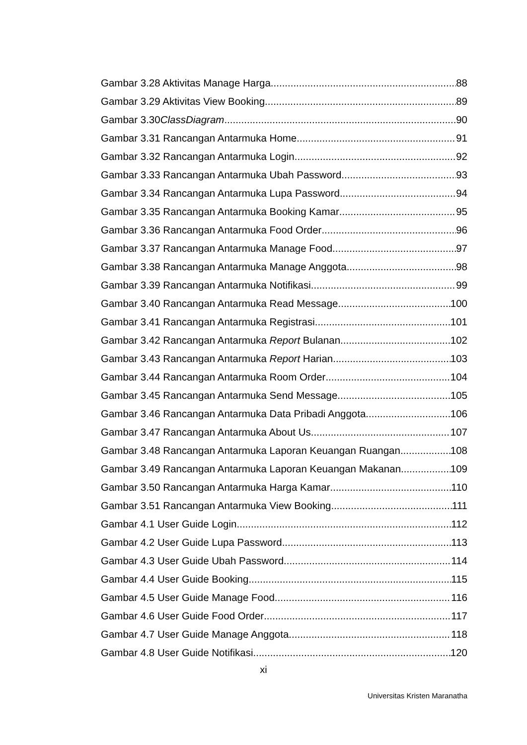Gambar 3.28 Aktivitas Manage Harga 88
Gambar 3.29 Aktivitas View Booking 89
Gambar 3.30ClassDiagram 90
Gambar 3.31 Rancangan Antarmuka Home 91
Gambar 3.32 Rancangan Antarmuka Login 92
Gambar 3.33 Rancangan Antarmuka Ubah Password 93
Gambar 3.34 Rancangan Antarmuka Lupa Password 94
Gambar 3.35 Rancangan Antarmuka Booking Kamar 95
Gambar 3.36 Rancangan Antarmuka Food Order 96
Gambar 3.37 Rancangan Antarmuka Manage Food 97
Gambar 3.38 Rancangan Antarmuka Manage Anggota 98
Gambar 3.39 Rancangan Antarmuka Notifikasi 99
Gambar 3.40 Rancangan Antarmuka Read Message 100
Gambar 3.41 Rancangan Antarmuka Registrasi 101
Gambar 3.42 Rancangan Antarmuka Report Bulanan 102
Gambar 3.43 Rancangan Antarmuka Report Harian 103
Gambar 3.44 Rancangan Antarmuka Room Order 104
Gambar 3.45 Rancangan Antarmuka Send Message 105
Gambar 3.46 Rancangan Antarmuka Data Pribadi Anggota 106
Gambar 3.47 Rancangan Antarmuka About Us 107
Gambar 3.48 Rancangan Antarmuka Laporan Keuangan Ruangan 108
Gambar 3.49 Rancangan Antarmuka Laporan Keuangan Makanan 109
Gambar 3.50 Rancangan Antarmuka Harga Kamar 110
Gambar 3.51 Rancangan Antarmuka View Booking 111
Gambar 4.1 User Guide Login 112
Gambar 4.2 User Guide Lupa Password 113
Gambar 4.3 User Guide Ubah Password 114
Gambar 4.4 User Guide Booking 115
Gambar 4.5 User Guide Manage Food 116
Gambar 4.6 User Guide Food Order 117
Gambar 4.7 User Guide Manage Anggota 118
Gambar 4.8 User Guide Notifikasi 120
xi
Universitas Kristen Maranatha